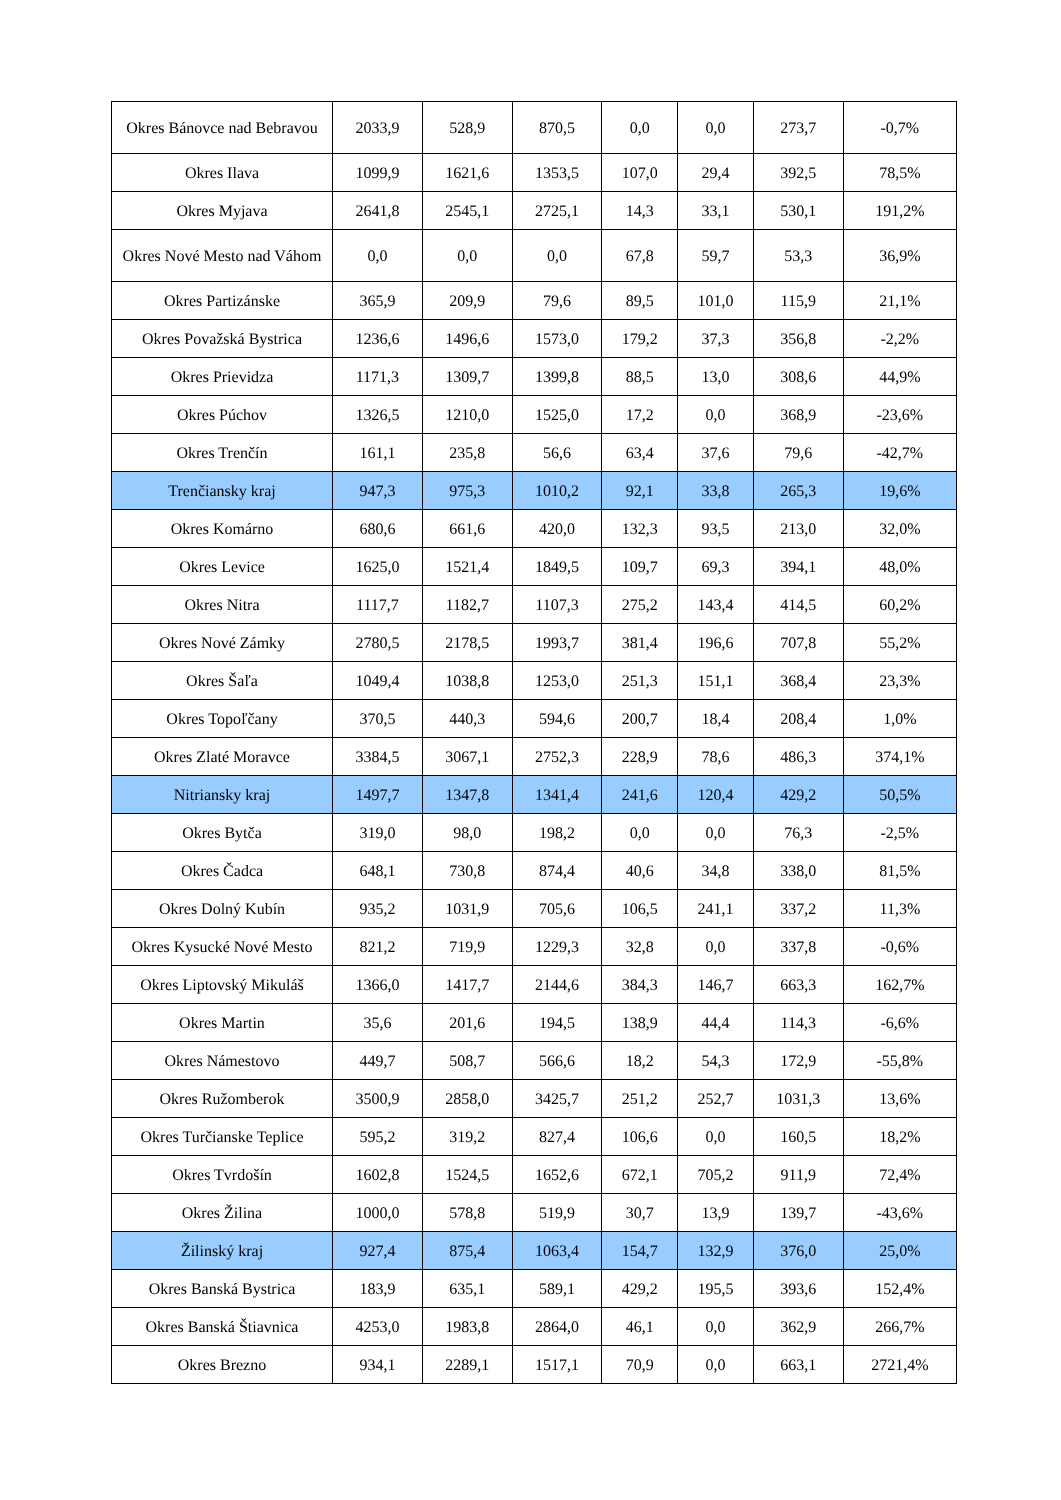| Okres Bánovce nad Bebravou | 2033,9 | 528,9 | 870,5 | 0,0 | 0,0 | 273,7 | -0,7% |
| Okres Ilava | 1099,9 | 1621,6 | 1353,5 | 107,0 | 29,4 | 392,5 | 78,5% |
| Okres Myjava | 2641,8 | 2545,1 | 2725,1 | 14,3 | 33,1 | 530,1 | 191,2% |
| Okres Nové Mesto nad Váhom | 0,0 | 0,0 | 0,0 | 67,8 | 59,7 | 53,3 | 36,9% |
| Okres Partizánske | 365,9 | 209,9 | 79,6 | 89,5 | 101,0 | 115,9 | 21,1% |
| Okres Považská Bystrica | 1236,6 | 1496,6 | 1573,0 | 179,2 | 37,3 | 356,8 | -2,2% |
| Okres Prievidza | 1171,3 | 1309,7 | 1399,8 | 88,5 | 13,0 | 308,6 | 44,9% |
| Okres Púchov | 1326,5 | 1210,0 | 1525,0 | 17,2 | 0,0 | 368,9 | -23,6% |
| Okres Trenčín | 161,1 | 235,8 | 56,6 | 63,4 | 37,6 | 79,6 | -42,7% |
| Trenčiansky kraj | 947,3 | 975,3 | 1010,2 | 92,1 | 33,8 | 265,3 | 19,6% |
| Okres Komárno | 680,6 | 661,6 | 420,0 | 132,3 | 93,5 | 213,0 | 32,0% |
| Okres Levice | 1625,0 | 1521,4 | 1849,5 | 109,7 | 69,3 | 394,1 | 48,0% |
| Okres Nitra | 1117,7 | 1182,7 | 1107,3 | 275,2 | 143,4 | 414,5 | 60,2% |
| Okres Nové Zámky | 2780,5 | 2178,5 | 1993,7 | 381,4 | 196,6 | 707,8 | 55,2% |
| Okres Šaľa | 1049,4 | 1038,8 | 1253,0 | 251,3 | 151,1 | 368,4 | 23,3% |
| Okres Topoľčany | 370,5 | 440,3 | 594,6 | 200,7 | 18,4 | 208,4 | 1,0% |
| Okres Zlaté Moravce | 3384,5 | 3067,1 | 2752,3 | 228,9 | 78,6 | 486,3 | 374,1% |
| Nitriansky kraj | 1497,7 | 1347,8 | 1341,4 | 241,6 | 120,4 | 429,2 | 50,5% |
| Okres Bytča | 319,0 | 98,0 | 198,2 | 0,0 | 0,0 | 76,3 | -2,5% |
| Okres Čadca | 648,1 | 730,8 | 874,4 | 40,6 | 34,8 | 338,0 | 81,5% |
| Okres Dolný Kubín | 935,2 | 1031,9 | 705,6 | 106,5 | 241,1 | 337,2 | 11,3% |
| Okres Kysucké Nové Mesto | 821,2 | 719,9 | 1229,3 | 32,8 | 0,0 | 337,8 | -0,6% |
| Okres Liptovský Mikuláš | 1366,0 | 1417,7 | 2144,6 | 384,3 | 146,7 | 663,3 | 162,7% |
| Okres Martin | 35,6 | 201,6 | 194,5 | 138,9 | 44,4 | 114,3 | -6,6% |
| Okres Námestovo | 449,7 | 508,7 | 566,6 | 18,2 | 54,3 | 172,9 | -55,8% |
| Okres Ružomberok | 3500,9 | 2858,0 | 3425,7 | 251,2 | 252,7 | 1031,3 | 13,6% |
| Okres Turčianske Teplice | 595,2 | 319,2 | 827,4 | 106,6 | 0,0 | 160,5 | 18,2% |
| Okres Tvrdošín | 1602,8 | 1524,5 | 1652,6 | 672,1 | 705,2 | 911,9 | 72,4% |
| Okres Žilina | 1000,0 | 578,8 | 519,9 | 30,7 | 13,9 | 139,7 | -43,6% |
| Žilinský kraj | 927,4 | 875,4 | 1063,4 | 154,7 | 132,9 | 376,0 | 25,0% |
| Okres Banská Bystrica | 183,9 | 635,1 | 589,1 | 429,2 | 195,5 | 393,6 | 152,4% |
| Okres Banská Štiavnica | 4253,0 | 1983,8 | 2864,0 | 46,1 | 0,0 | 362,9 | 266,7% |
| Okres Brezno | 934,1 | 2289,1 | 1517,1 | 70,9 | 0,0 | 663,1 | 2721,4% |